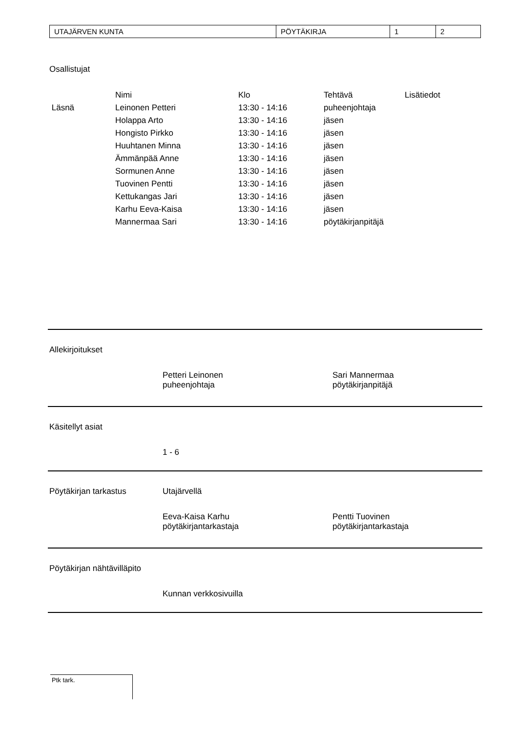| UTAJÄRVEN KUNTA | PÖYTÄKIRJA | 1 | 2 |
Osallistujat
| | Nimi | Klo | Tehtävä | Lisätiedot |
| --- | --- | --- | --- | --- |
| Läsnä | Leinonen Petteri | 13:30 - 14:16 | puheenjohtaja | |
| | Holappa Arto | 13:30 - 14:16 | jäsen | |
| | Hongisto Pirkko | 13:30 - 14:16 | jäsen | |
| | Huuhtanen Minna | 13:30 - 14:16 | jäsen | |
| | Ämmänpää Anne | 13:30 - 14:16 | jäsen | |
| | Sormunen Anne | 13:30 - 14:16 | jäsen | |
| | Tuovinen Pentti | 13:30 - 14:16 | jäsen | |
| | Kettukangas Jari | 13:30 - 14:16 | jäsen | |
| | Karhu Eeva-Kaisa | 13:30 - 14:16 | jäsen | |
| | Mannermaa Sari | 13:30 - 14:16 | pöytäkirjanpitäjä | |
Allekirjoitukset
Petteri Leinonen
puheenjohtaja
Sari Mannermaa
pöytäkirjanpitäjä
Käsitellyt asiat
1 - 6
Pöytäkirjan tarkastus Utajärvellä
Eeva-Kaisa Karhu
pöytäkirjantarkastaja
Pentti Tuovinen
pöytäkirjantarkastaja
Pöytäkirjan nähtävilläpito
Kunnan verkkosivuilla
Ptk tark.